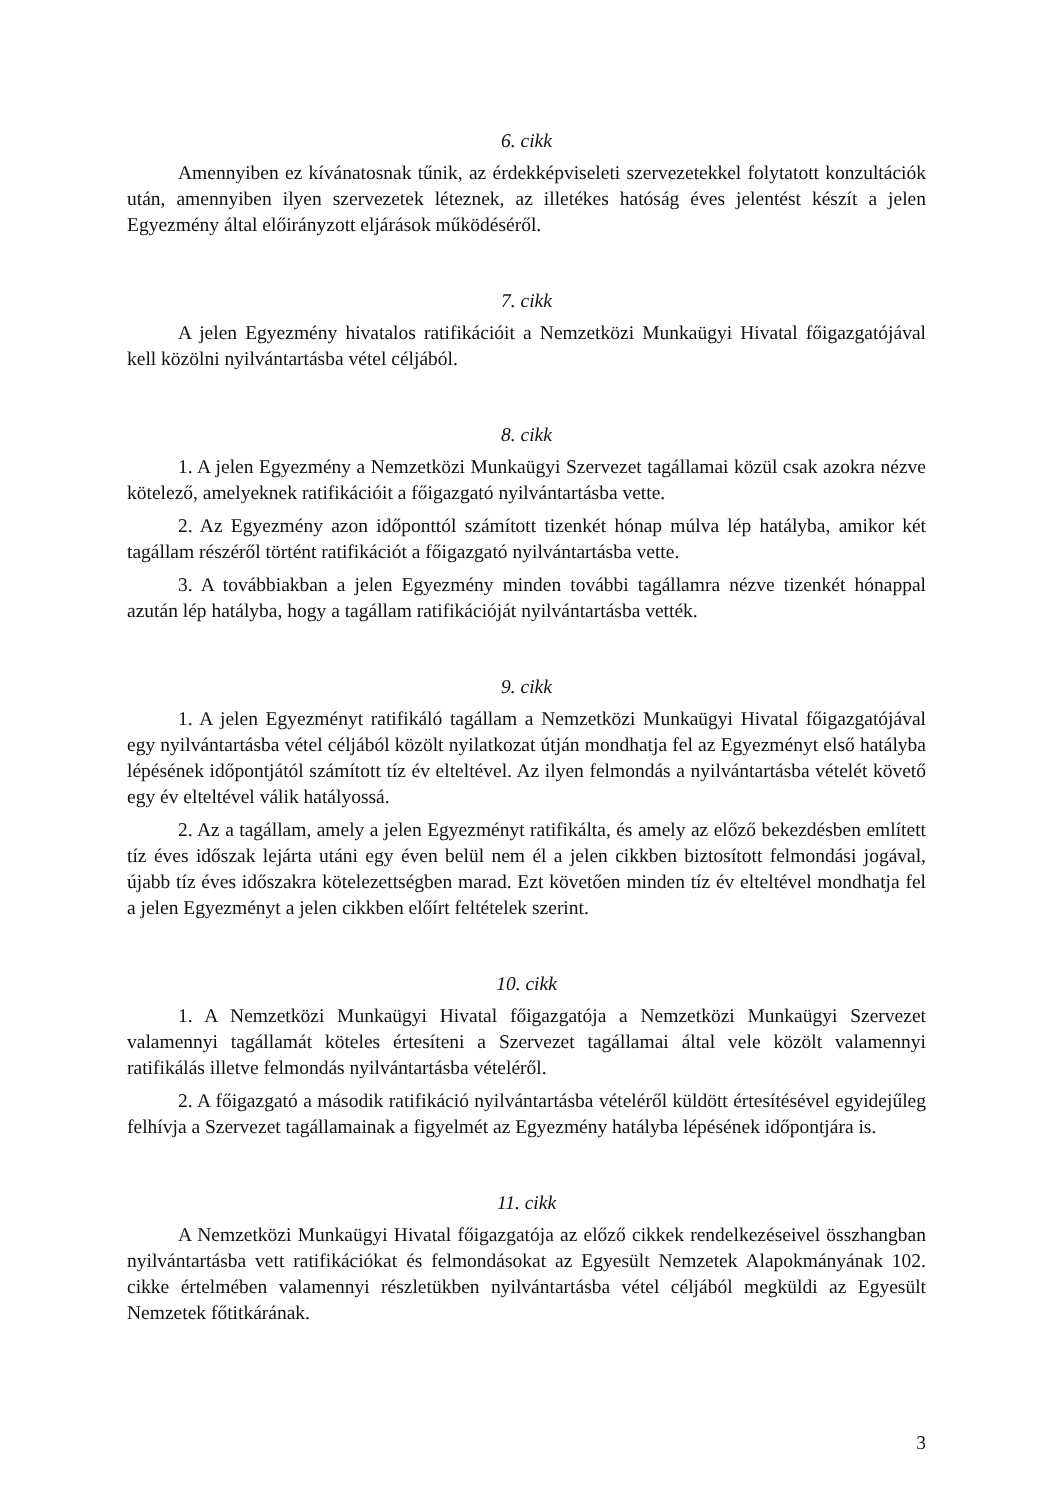6. cikk
Amennyiben ez kívánatosnak tűnik, az érdekképviseleti szervezetekkel folytatott konzultációk után, amennyiben ilyen szervezetek léteznek, az illetékes hatóság éves jelentést készít a jelen Egyezmény által előirányzott eljárások működéséről.
7. cikk
A jelen Egyezmény hivatalos ratifikációit a Nemzetközi Munkaügyi Hivatal főigazgatójával kell közölni nyilvántartásba vétel céljából.
8. cikk
1. A jelen Egyezmény a Nemzetközi Munkaügyi Szervezet tagállamai közül csak azokra nézve kötelező, amelyeknek ratifikációit a főigazgató nyilvántartásba vette.
2. Az Egyezmény azon időponttól számított tizenkét hónap múlva lép hatályba, amikor két tagállam részéről történt ratifikációt a főigazgató nyilvántartásba vette.
3. A továbbiakban a jelen Egyezmény minden további tagállamra nézve tizenkét hónappal azután lép hatályba, hogy a tagállam ratifikációját nyilvántartásba vették.
9. cikk
1. A jelen Egyezményt ratifikáló tagállam a Nemzetközi Munkaügyi Hivatal főigazgatójával egy nyilvántartásba vétel céljából közölt nyilatkozat útján mondhatja fel az Egyezményt első hatályba lépésének időpontjától számított tíz év elteltével. Az ilyen felmondás a nyilvántartásba vételét követő egy év elteltével válik hatályossá.
2. Az a tagállam, amely a jelen Egyezményt ratifikálta, és amely az előző bekezdésben említett tíz éves időszak lejárta utáni egy éven belül nem él a jelen cikkben biztosított felmondási jogával, újabb tíz éves időszakra kötelezettségben marad. Ezt követően minden tíz év elteltével mondhatja fel a jelen Egyezményt a jelen cikkben előírt feltételek szerint.
10. cikk
1. A Nemzetközi Munkaügyi Hivatal főigazgatója a Nemzetközi Munkaügyi Szervezet valamennyi tagállamát köteles értesíteni a Szervezet tagállamai által vele közölt valamennyi ratifikálás illetve felmondás nyilvántartásba vételéről.
2. A főigazgató a második ratifikáció nyilvántartásba vételéről küldött értesítésével egyidejűleg felhívja a Szervezet tagállamainak a figyelmét az Egyezmény hatályba lépésének időpontjára is.
11. cikk
A Nemzetközi Munkaügyi Hivatal főigazgatója az előző cikkek rendelkezéseivel összhangban nyilvántartásba vett ratifikációkat és felmondásokat az Egyesült Nemzetek Alapokmányának 102. cikke értelmében valamennyi részletükben nyilvántartásba vétel céljából megküldi az Egyesült Nemzetek főtitkárának.
3